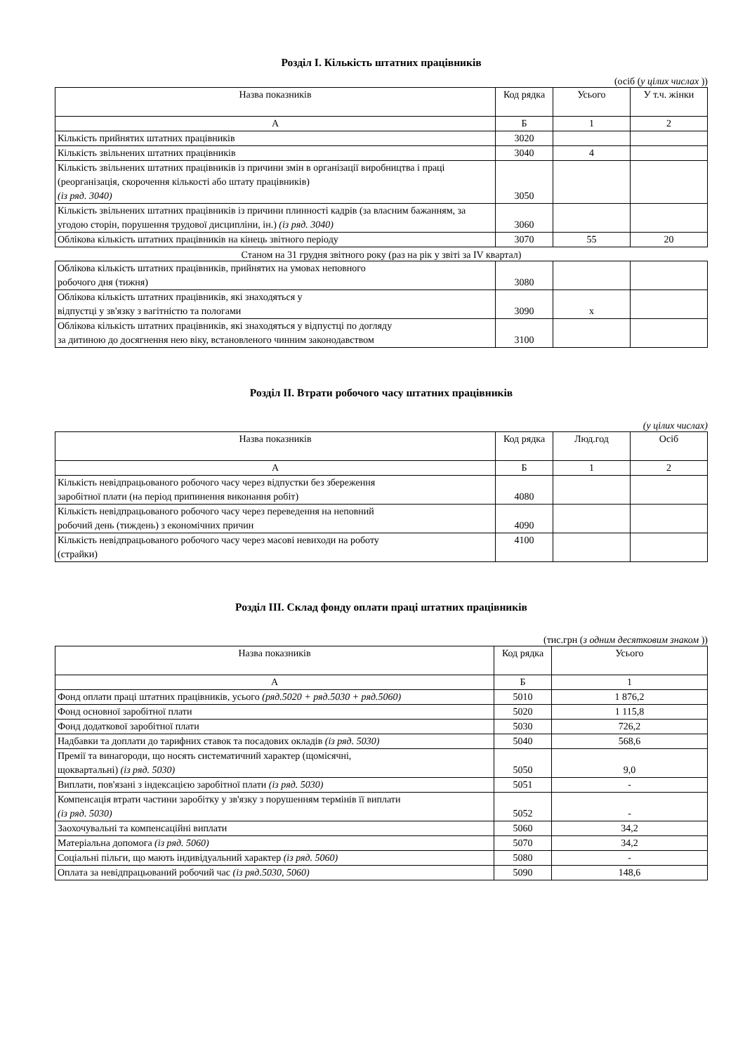Розділ I. Кількість штатних працівників
(осіб (у цілих числах ))
| Назва показників | Код рядка | Усього | У т.ч. жінки |
| --- | --- | --- | --- |
| А | Б | 1 | 2 |
| Кількість прийнятих штатних працівників | 3020 | | |
| Кількість звільнених штатних працівників | 3040 | 4 | |
| Кількість звільнених штатних працівників із причини змін в організації виробництва і праці (реорганізація, скорочення кількості або штату працівників) (із ряд. 3040) | 3050 | | |
| Кількість звільнених штатних працівників із причини плинності кадрів (за власним бажанням, за угодою сторін, порушення трудової дисципліни, ін.) (із ряд. 3040) | 3060 | | |
| Облікова кількість штатних працівників на кінець звітного періоду | 3070 | 55 | 20 |
Станом на 31 грудня звітного року (раз на рік у звіті за IV квартал)
| Облікова кількість штатних працівників, прийнятих на умовах неповного робочого дня (тижня) | 3080 | | |
| Облікова кількість штатних працівників, які знаходяться у відпустці у зв'язку з вагітністю та пологами | 3090 | х | |
| Облікова кількість штатних працівників, які знаходяться у відпустці по догляду за дитиною до досягнення нею віку, встановленого чинним законодавством | 3100 | | |
Розділ II. Втрати робочого часу штатних працівників
(у цілих числах)
| Назва показників | Код рядка | Люд.год | Осіб |
| --- | --- | --- | --- |
| А | Б | 1 | 2 |
| Кількість невідпрацьованого робочого часу через відпустки без збереження заробітної плати (на період припинення виконання робіт) | 4080 | | |
| Кількість невідпрацьованого робочого часу через переведення на неповний робочий день (тиждень) з економічних причин | 4090 | | |
| Кількість невідпрацьованого робочого часу через масові невиходи на роботу (страйки) | 4100 | | |
Розділ III. Склад фонду оплати праці штатних працівників
(тис.грн (з одним десятковим знаком ))
| Назва показників | Код рядка | Усього |
| --- | --- | --- |
| А | Б | 1 |
| Фонд оплати праці штатних працівників, усього (ряд.5020 + ряд.5030 + ряд.5060) | 5010 | 1 876,2 |
| Фонд основної заробітної плати | 5020 | 1 115,8 |
| Фонд додаткової заробітної плати | 5030 | 726,2 |
| Надбавки та доплати до тарифних ставок та посадових окладів (із ряд. 5030) | 5040 | 568,6 |
| Премії та винагороди, що носять систематичний характер (щомісячні, щоквартальні) (із ряд. 5030) | 5050 | 9,0 |
| Виплати, пов'язані з індексацією заробітної плати (із ряд. 5030) | 5051 | - |
| Компенсація втрати частини заробітку у зв'язку з порушенням термінів її виплати (із ряд. 5030) | 5052 | - |
| Заохочувальні та компенсаційні виплати | 5060 | 34,2 |
| Матеріальна допомога (із ряд. 5060) | 5070 | 34,2 |
| Соціальні пільги, що мають індивідуальний характер (із ряд. 5060) | 5080 | - |
| Оплата за невідпрацьований робочий час (із ряд.5030, 5060) | 5090 | 148,6 |